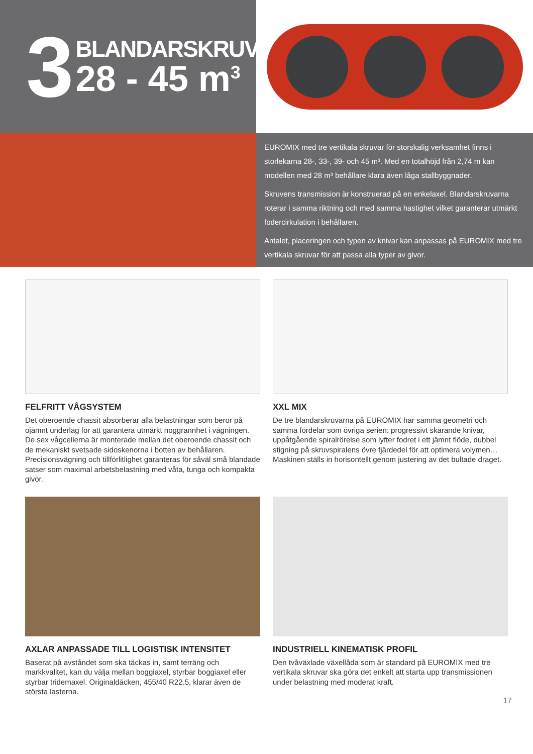3
BLANDARSKRUVAR
28 - 45 m<sup>3</sup>
EUROMIX med tre vertikala skruvar för storskalig verksamhet finns i storlekarna 28-, 33-, 39- och 45 m³. Med en totalhöjd från 2,74 m kan modellen med 28 m³ behållare klara även låga stallbyggnader.
Skruvens transmission är konstruerad på en enkelaxel. Blandarskruvarna roterar i samma riktning och med samma hastighet vilket garanterar utmärkt fodercirkulation i behållaren.
Antalet, placeringen och typen av knivar kan anpassas på EUROMIX med tre vertikala skruvar för att passa alla typer av givor.
FELFRITT VÅGSYSTEM
Det oberoende chassit absorberar alla belastningar som beror på ojämnt underlag för att garantera utmärkt noggrannhet i vägningen. De sex vågcellerna är monterade mellan det oberoende chassit och de mekaniskt svetsade sidoskenorna i botten av behållaren. Precisionsvägning och tillförlitlighet garanteras för såväl små blandade satser som maximal arbetsbelastning med våta, tunga och kompakta givor.
XXL MIX
De tre blandarskruvarna på EUROMIX har samma geometri och samma fördelar som övriga serien: progressivt skärande knivar, uppåtgående spiralrörelse som lyfter fodret i ett jämnt flöde, dubbel stigning på skruvspiralens övre fjärdedel för att optimera volymen… Maskinen ställs in horisontellt genom justering av det bultade draget.
AXLAR ANPASSADE TILL LOGISTISK INTENSITET
Baserat på avståndet som ska täckas in, samt terräng och markkvalitet, kan du välja mellan boggiaxel, styrbar boggiaxel eller styrbar tridemaxel. Originaldäcken, 455/40 R22.5, klarar även de största lasterna.
INDUSTRIELL KINEMATISK PROFIL
Den tvåväxlade växellåda som är standard på EUROMIX med tre vertikala skruvar ska göra det enkelt att starta upp transmissionen under belastning med moderat kraft.
17